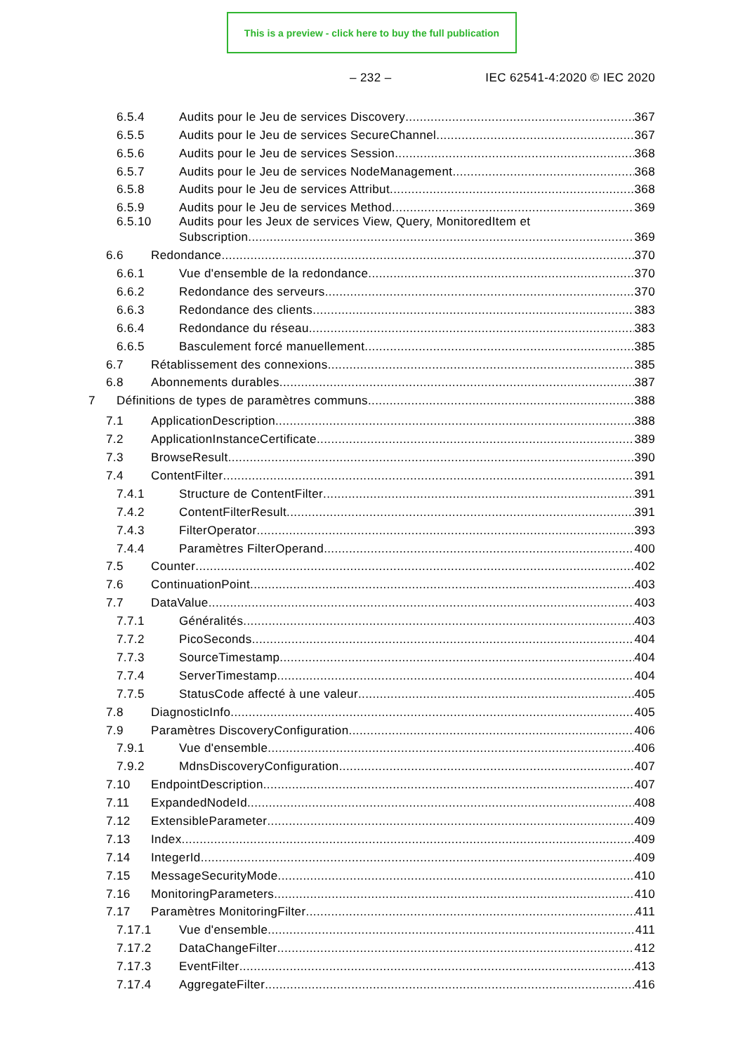This is a preview - click here to buy the full publication
– 232 – IEC 62541-4:2020 © IEC 2020
6.5.4 Audits pour le Jeu de services Discovery 367
6.5.5 Audits pour le Jeu de services SecureChannel 367
6.5.6 Audits pour le Jeu de services Session 368
6.5.7 Audits pour le Jeu de services NodeManagement 368
6.5.8 Audits pour le Jeu de services Attribut 368
6.5.9 Audits pour le Jeu de services Method 369
6.5.10 Audits pour les Jeux de services View, Query, MonitoredItem et
Subscription 369
6.6 Redondance 370
6.6.1 Vue d'ensemble de la redondance 370
6.6.2 Redondance des serveurs 370
6.6.3 Redondance des clients 383
6.6.4 Redondance du réseau 383
6.6.5 Basculement forcé manuellement 385
6.7 Rétablissement des connexions 385
6.8 Abonnements durables 387
7 Définitions de types de paramètres communs 388
7.1 ApplicationDescription 388
7.2 ApplicationInstanceCertificate 389
7.3 BrowseResult 390
7.4 ContentFilter 391
7.4.1 Structure de ContentFilter 391
7.4.2 ContentFilterResult 391
7.4.3 FilterOperator 393
7.4.4 Paramètres FilterOperand 400
7.5 Counter 402
7.6 ContinuationPoint 403
7.7 DataValue 403
7.7.1 Généralités 403
7.7.2 PicoSeconds 404
7.7.3 SourceTimestamp 404
7.7.4 ServerTimestamp 404
7.7.5 StatusCode affecté à une valeur 405
7.8 DiagnosticInfo 405
7.9 Paramètres DiscoveryConfiguration 406
7.9.1 Vue d'ensemble 406
7.9.2 MdnsDiscoveryConfiguration 407
7.10 EndpointDescription 407
7.11 ExpandedNodeId 408
7.12 ExtensibleParameter 409
7.13 Index 409
7.14 IntegerId 409
7.15 MessageSecurityMode 410
7.16 MonitoringParameters 410
7.17 Paramètres MonitoringFilter 411
7.17.1 Vue d'ensemble 411
7.17.2 DataChangeFilter 412
7.17.3 EventFilter 413
7.17.4 AggregateFilter 416